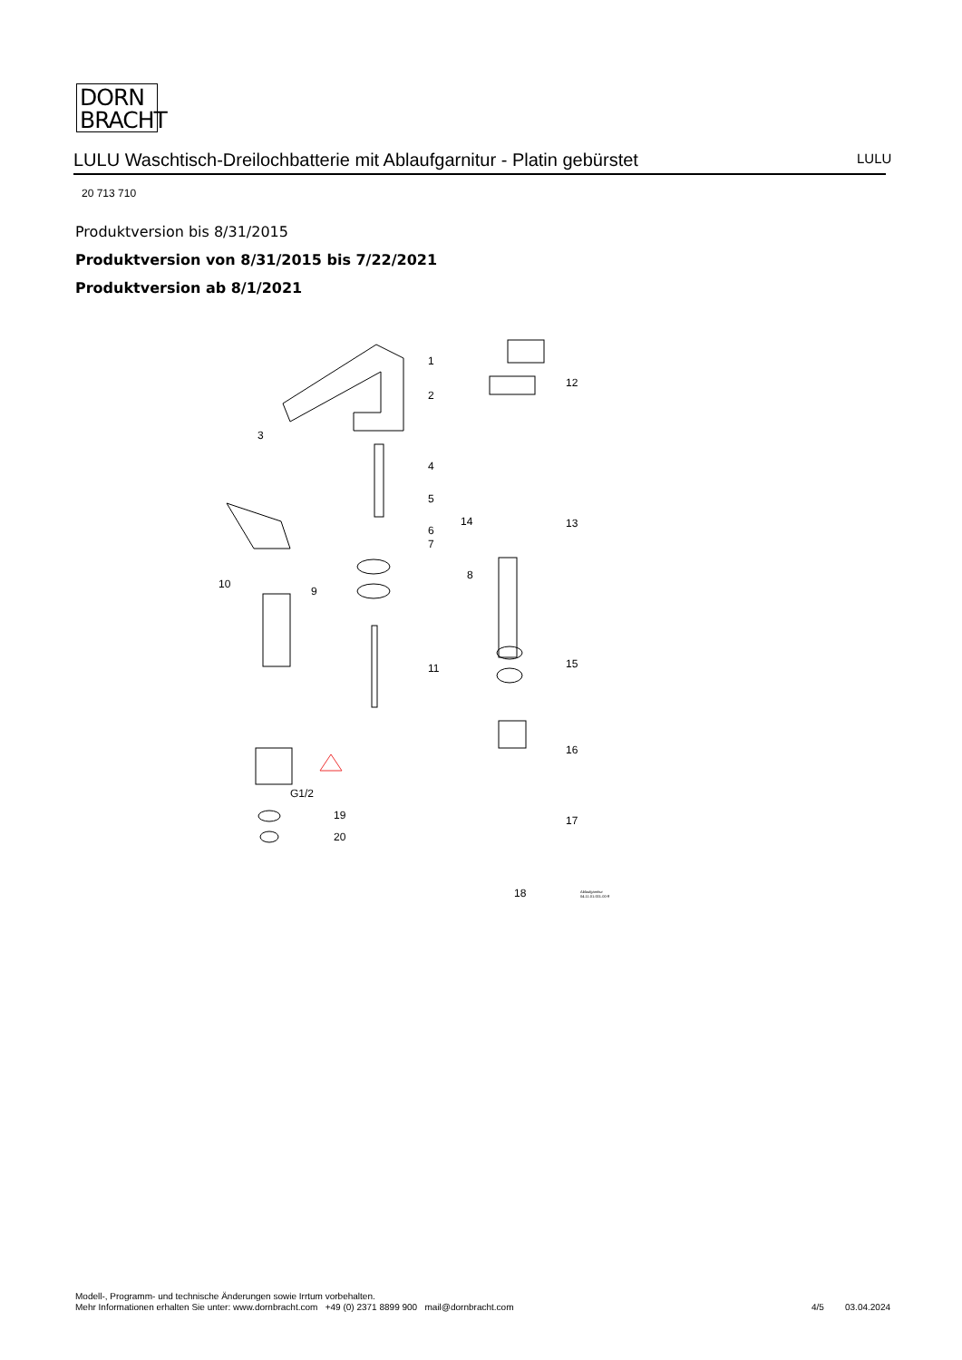DORN
BRACHT
LULU Waschtisch-Dreilochbatterie mit Ablaufgarnitur - Platin gebürstet LULU
20 713 710
Produktversion bis 8/31/2015
Produktversion von 8/31/2015 bis 7/22/2021
Produktversion ab 8/1/2021
1
2
3
4
5
6
7
8
9
10
11
12
13 14
15
16
17
18 Ablaufgarnitur 04.11.01.001.00-ff
G1/2
19
20
Modell-, Programm- und technische Änderungen sowie Irrtum vorbehalten.
Mehr Informationen erhalten Sie unter: www.dornbracht.com +49 (0) 2371 8899 900 mail@dornbracht.com
4/5 03.04.2024